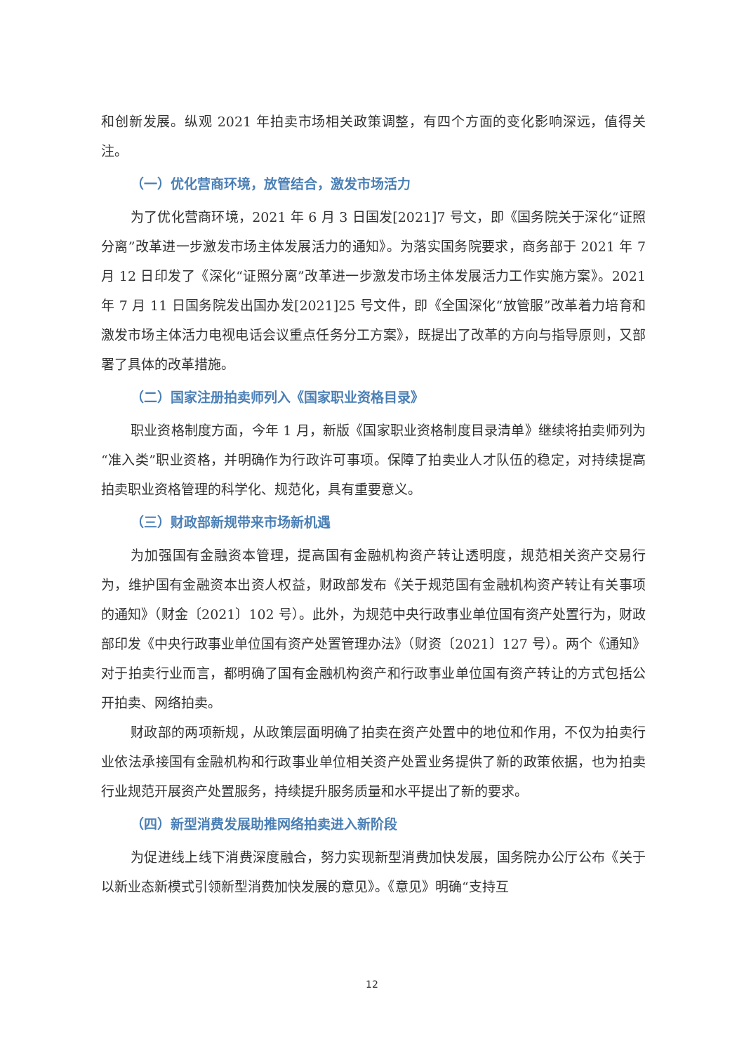和创新发展。纵观 2021 年拍卖市场相关政策调整，有四个方面的变化影响深远，值得关注。
（一）优化营商环境，放管结合，激发市场活力
为了优化营商环境，2021 年 6 月 3 日国发[2021]7 号文，即《国务院关于深化“证照分离”改革进一步激发市场主体发展活力的通知》。为落实国务院要求，商务部于 2021 年 7 月 12 日印发了《深化“证照分离”改革进一步激发市场主体发展活力工作实施方案》。2021 年 7 月 11 日国务院发出国办发[2021]25 号文件，即《全国深化“放管服”改革着力培育和激发市场主体活力电视电话会议重点任务分工方案》，既提出了改革的方向与指导原则，又部署了具体的改革措施。
（二）国家注册拍卖师列入《国家职业资格目录》
职业资格制度方面，今年 1 月，新版《国家职业资格制度目录清单》继续将拍卖师列为“准入类”职业资格，并明确作为行政许可事项。保障了拍卖业人才队伍的稳定，对持续提高拍卖职业资格管理的科学化、规范化，具有重要意义。
（三）财政部新规带来市场新机遇
为加强国有金融资本管理，提高国有金融机构资产转让透明度，规范相关资产交易行为，维护国有金融资本出资人权益，财政部发布《关于规范国有金融机构资产转让有关事项的通知》（财金〔2021〕102 号）。此外，为规范中央行政事业单位国有资产处置行为，财政部印发《中央行政事业单位国有资产处置管理办法》（财资〔2021〕127 号）。两个《通知》对于拍卖行业而言，都明确了国有金融机构资产和行政事业单位国有资产转让的方式包括公开拍卖、网络拍卖。
财政部的两项新规，从政策层面明确了拍卖在资产处置中的地位和作用，不仅为拍卖行业依法承接国有金融机构和行政事业单位相关资产处置业务提供了新的政策依据，也为拍卖行业规范开展资产处置服务，持续提升服务质量和水平提出了新的要求。
（四）新型消费发展助推网络拍卖进入新阶段
为促进线上线下消费深度融合，努力实现新型消费加快发展，国务院办公厅公布《关于以新业态新模式引领新型消费加快发展的意见》。《意见》明确“支持互
12